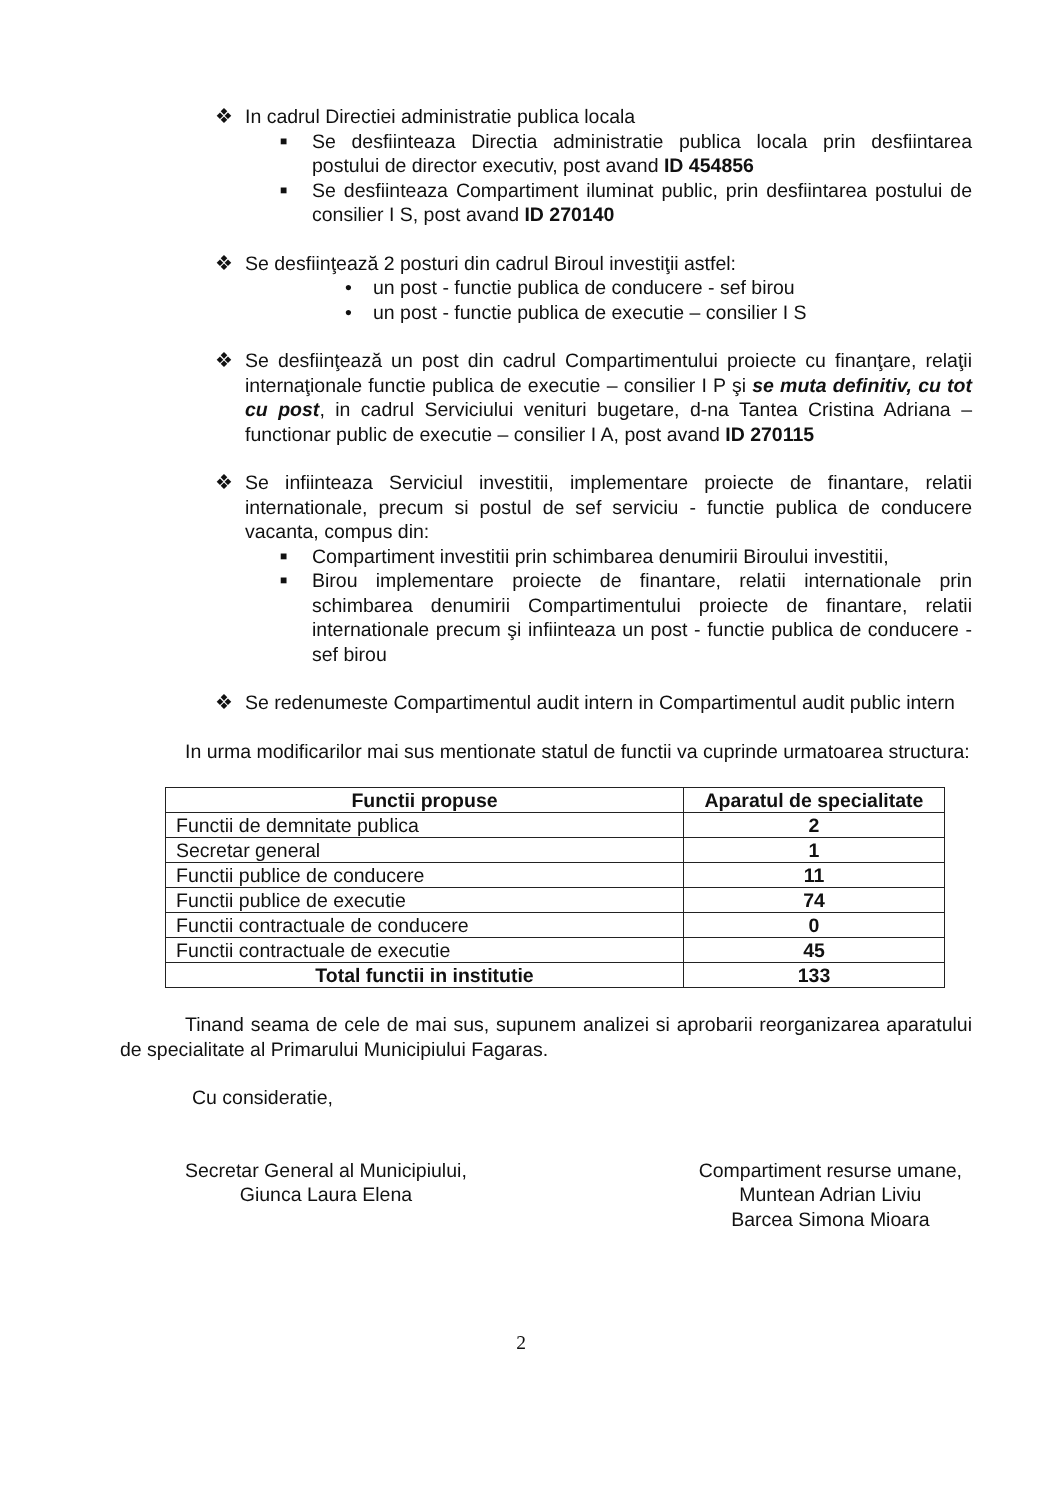❖ In cadrul Directiei administratie publica locala
■ Se desfiinteaza Directia administratie publica locala prin desfiintarea postului de director executiv, post avand ID 454856
■ Se desfiinteaza Compartiment iluminat public, prin desfiintarea postului de consilier I S, post avand ID 270140
❖ Se desfiinţează 2 posturi din cadrul Biroul investiţii astfel:
• un post - functie publica de conducere - sef birou
• un post - functie publica de executie – consilier I S
❖ Se desfiinţează un post din cadrul Compartimentului proiecte cu finanţare, relaţii internaţionale functie publica de executie – consilier I P şi se muta definitiv, cu tot cu post, in cadrul Serviciului venituri bugetare, d-na Tantea Cristina Adriana – functionar public de executie – consilier I A, post avand ID 270115
❖ Se infiinteaza Serviciul investitii, implementare proiecte de finantare, relatii internationale, precum si postul de sef serviciu - functie publica de conducere vacanta, compus din:
■ Compartiment investitii prin schimbarea denumirii Biroului investitii,
■ Birou implementare proiecte de finantare, relatii internationale prin schimbarea denumirii Compartimentului proiecte de finantare, relatii internationale precum şi infiinteaza un post - functie publica de conducere - sef birou
❖ Se redenumeste Compartimentul audit intern in Compartimentul audit public intern
In urma modificarilor mai sus mentionate statul de functii va cuprinde urmatoarea structura:
| Functii propuse | Aparatul de specialitate |
| --- | --- |
| Functii de demnitate publica | 2 |
| Secretar general | 1 |
| Functii publice de conducere | 11 |
| Functii publice de executie | 74 |
| Functii contractuale de conducere | 0 |
| Functii contractuale de executie | 45 |
| Total functii in institutie | 133 |
Tinand seama de cele de mai sus, supunem analizei si aprobarii reorganizarea aparatului de specialitate al Primarului Municipiului Fagaras.
Cu consideratie,
Secretar General al Municipiului,
Giunca Laura Elena
Compartiment resurse umane,
Muntean Adrian Liviu
Barcea Simona Mioara
2